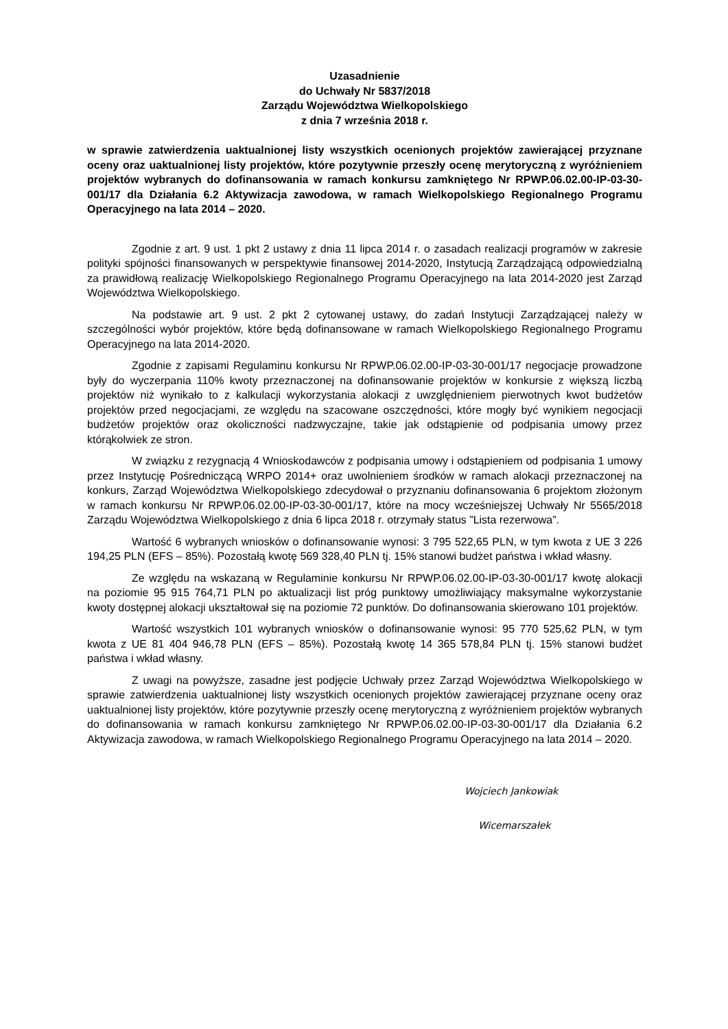Uzasadnienie
do Uchwały Nr 5837/2018
Zarządu Województwa Wielkopolskiego
z dnia 7 września 2018 r.
w sprawie zatwierdzenia uaktualnionej listy wszystkich ocenionych projektów zawierającej przyznane oceny oraz uaktualnionej listy projektów, które pozytywnie przeszły ocenę merytoryczną z wyróżnieniem projektów wybranych do dofinansowania w ramach konkursu zamkniętego Nr RPWP.06.02.00-IP-03-30-001/17 dla Działania 6.2 Aktywizacja zawodowa, w ramach Wielkopolskiego Regionalnego Programu Operacyjnego na lata 2014 – 2020.
Zgodnie z art. 9 ust. 1 pkt 2 ustawy z dnia 11 lipca 2014 r. o zasadach realizacji programów w zakresie polityki spójności finansowanych w perspektywie finansowej 2014-2020, Instytucją Zarządzającą odpowiedzialną za prawidłową realizację Wielkopolskiego Regionalnego Programu Operacyjnego na lata 2014-2020 jest Zarząd Województwa Wielkopolskiego.
Na podstawie art. 9 ust. 2 pkt 2 cytowanej ustawy, do zadań Instytucji Zarządzającej należy w szczególności wybór projektów, które będą dofinansowane w ramach Wielkopolskiego Regionalnego Programu Operacyjnego na lata 2014-2020.
Zgodnie z zapisami Regulaminu konkursu Nr RPWP.06.02.00-IP-03-30-001/17 negocjacje prowadzone były do wyczerpania 110% kwoty przeznaczonej na dofinansowanie projektów w konkursie z większą liczbą projektów niż wynikało to z kalkulacji wykorzystania alokacji z uwzględnieniem pierwotnych kwot budżetów projektów przed negocjacjami, ze względu na szacowane oszczędności, które mogły być wynikiem negocjacji budżetów projektów oraz okoliczności nadzwyczajne, takie jak odstąpienie od podpisania umowy przez którąkolwiek ze stron.
W związku z rezygnacją 4 Wnioskodawców z podpisania umowy i odstąpieniem od podpisania 1 umowy przez Instytucję Pośredniczącą WRPO 2014+ oraz uwolnieniem środków w ramach alokacji przeznaczonej na konkurs, Zarząd Województwa Wielkopolskiego zdecydował o przyznaniu dofinansowania 6 projektom złożonym w ramach konkursu Nr RPWP.06.02.00-IP-03-30-001/17, które na mocy wcześniejszej Uchwały Nr 5565/2018 Zarządu Województwa Wielkopolskiego z dnia 6 lipca 2018 r. otrzymały status ”Lista rezerwowa”.
Wartość 6 wybranych wniosków o dofinansowanie wynosi: 3 795 522,65 PLN, w tym kwota z UE 3 226 194,25 PLN (EFS – 85%). Pozostałą kwotę 569 328,40 PLN tj. 15% stanowi budżet państwa i wkład własny.
Ze względu na wskazaną w Regulaminie konkursu Nr RPWP.06.02.00-IP-03-30-001/17 kwotę alokacji na poziomie 95 915 764,71 PLN po aktualizacji list próg punktowy umożliwiający maksymalne wykorzystanie kwoty dostępnej alokacji ukształtował się na poziomie 72 punktów. Do dofinansowania skierowano 101 projektów.
Wartość wszystkich 101 wybranych wniosków o dofinansowanie wynosi: 95 770 525,62 PLN, w tym kwota z UE 81 404 946,78 PLN (EFS – 85%). Pozostałą kwotę 14 365 578,84 PLN tj. 15% stanowi budżet państwa i wkład własny.
Z uwagi na powyższe, zasadne jest podjęcie Uchwały przez Zarząd Województwa Wielkopolskiego w sprawie zatwierdzenia uaktualnionej listy wszystkich ocenionych projektów zawierającej przyznane oceny oraz uaktualnionej listy projektów, które pozytywnie przeszły ocenę merytoryczną z wyróżnieniem projektów wybranych do dofinansowania w ramach konkursu zamkniętego Nr RPWP.06.02.00-IP-03-30-001/17 dla Działania 6.2 Aktywizacja zawodowa, w ramach Wielkopolskiego Regionalnego Programu Operacyjnego na lata 2014 – 2020.
Wojciech Jankowiak
Wicemarszałek